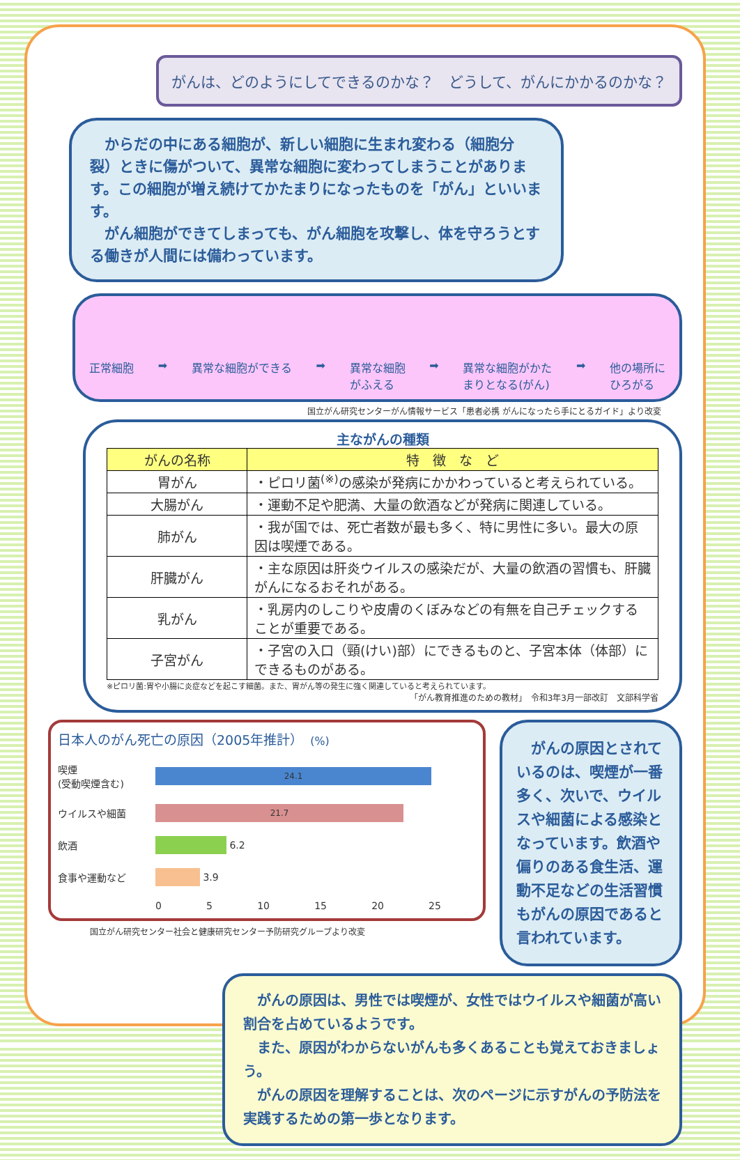がんは、どのようにしてできるのかな？　どうして、がんにかかるのかな？
　からだの中にある細胞が、新しい細胞に生まれ変わる（細胞分裂）ときに傷がついて、異常な細胞に変わってしまうことがあります。この細胞が増え続けてかたまりになったものを「がん」といいます。
　がん細胞ができてしまっても、がん細胞を攻撃し、体を守ろうとする働きが人間には備わっています。
正常細胞 ➡ 異常な細胞ができる ➡ 異常な細胞
がふえる ➡ 異常な細胞がかた
まりとなる(がん) ➡ 他の場所に
ひろがる
国立がん研究センターがん情報サービス「患者必携 がんになったら手にとるガイド」より改変
主ながんの種類
| がんの名称 | 特 徴 な ど |
| --- | --- |
| 胃がん | ・ピロリ菌<sup>(※)</sup>の感染が発病にかかわっていると考えられている。 |
| 大腸がん | ・運動不足や肥満、大量の飲酒などが発病に関連している。 |
| 肺がん | ・我が国では、死亡者数が最も多く、特に男性に多い。最大の原因は喫煙である。 |
| 肝臓がん | ・主な原因は肝炎ウイルスの感染だが、大量の飲酒の習慣も、肝臓がんになるおそれがある。 |
| 乳がん | ・乳房内のしこりや皮膚のくぼみなどの有無を自己チェックすることが重要である。 |
| 子宮がん | ・子宮の入口（頸(けい)部）にできるものと、子宮本体（体部）にできるものがある。 |
※ピロリ菌:胃や小腸に炎症などを起こす細菌。また、胃がん等の発生に強く関連していると考えられています。
「がん教育推進のための教材」　令和3年3月一部改訂　文部科学省
日本人のがん死亡の原因（2005年推計）　(%)
喫煙
(受動喫煙含む)
24.1
ウイルスや細菌
21.7
飲酒
6.2
食事や運動など
3.9
0 5 10 15 20 25
国立がん研究センター社会と健康研究センター予防研究グループより改変
　がんの原因とされているのは、喫煙が一番多く、次いで、ウイルスや細菌による感染となっています。飲酒や偏りのある食生活、運動不足などの生活習慣もがんの原因であると言われています。
　がんの原因は、男性では喫煙が、女性ではウイルスや細菌が高い割合を占めているようです。
　また、原因がわからないがんも多くあることも覚えておきましょう。
　がんの原因を理解することは、次のページに示すがんの予防法を実践するための第一歩となります。